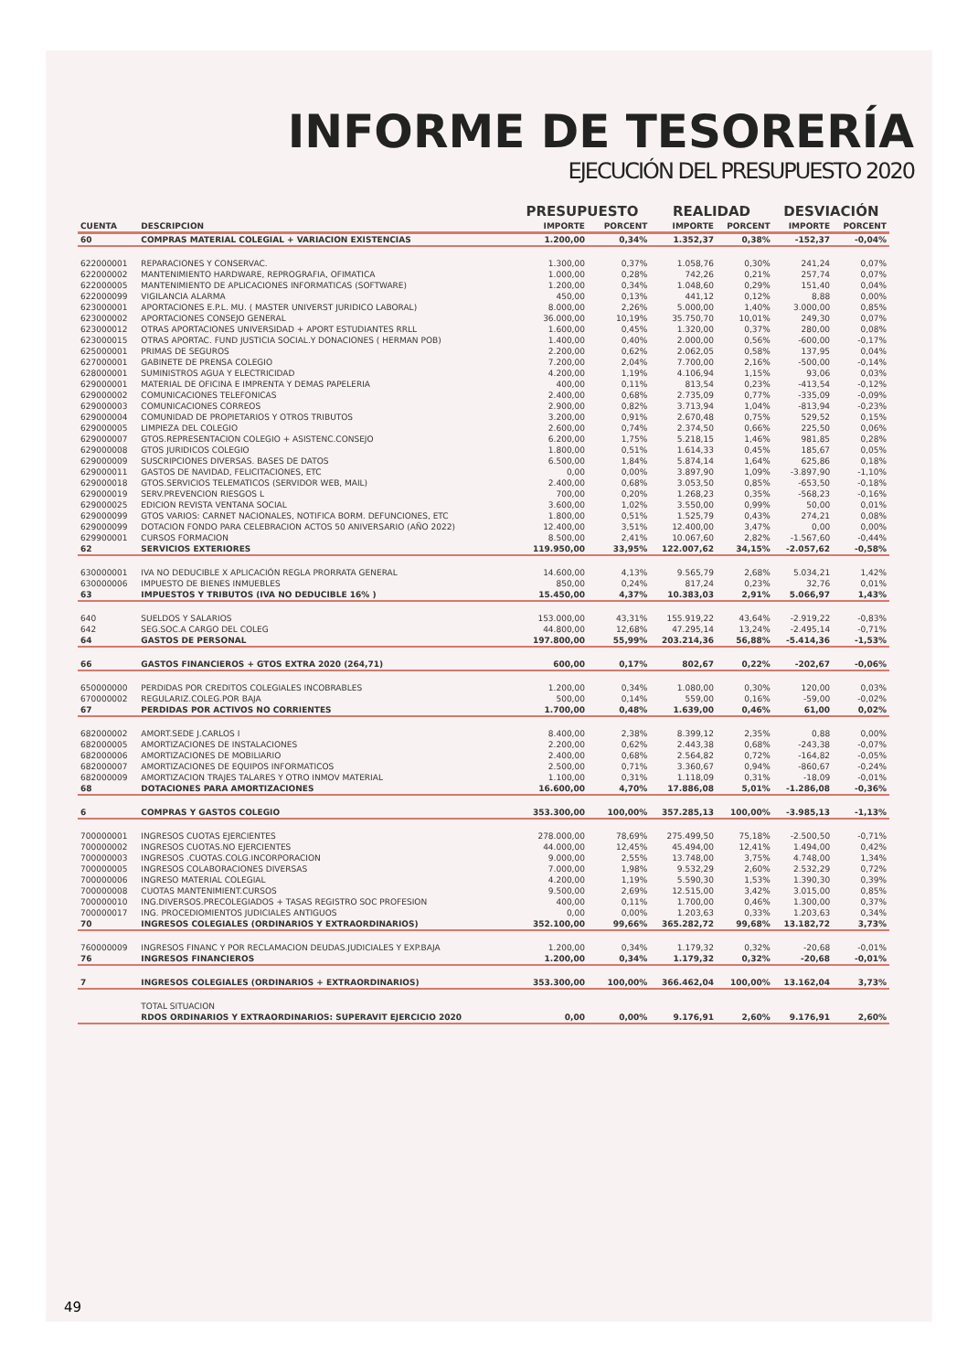INFORME DE TESORERÍA
EJECUCIÓN DEL PRESUPUESTO 2020
| | | PRESUPUESTO | | REALIDAD | | DESVIACIÓN | |
| --- | --- | --- | --- | --- | --- | --- | --- |
| CUENTA | DESCRIPCION | IMPORTE | PORCENT | IMPORTE | PORCENT | IMPORTE | PORCENT |
| 60 | COMPRAS MATERIAL COLEGIAL + VARIACION EXISTENCIAS | 1.200,00 | 0,34% | 1.352,37 | 0,38% | -152,37 | -0,04% |
| 622000001 | REPARACIONES Y CONSERVAC. | 1.300,00 | 0,37% | 1.058,76 | 0,30% | 241,24 | 0,07% |
| 622000002 | MANTENIMIENTO HARDWARE, REPROGRAFIA, OFIMATICA | 1.000,00 | 0,28% | 742,26 | 0,21% | 257,74 | 0,07% |
| 622000005 | MANTENIMIENTO DE APLICACIONES INFORMATICAS (SOFTWARE) | 1.200,00 | 0,34% | 1.048,60 | 0,29% | 151,40 | 0,04% |
| 622000099 | VIGILANCIA ALARMA | 450,00 | 0,13% | 441,12 | 0,12% | 8,88 | 0,00% |
| 623000001 | APORTACIONES E.P.L. MU. ( MASTER UNIVERST JURIDICO LABORAL) | 8.000,00 | 2,26% | 5.000,00 | 1,40% | 3.000,00 | 0,85% |
| 623000002 | APORTACIONES CONSEJO GENERAL | 36.000,00 | 10,19% | 35.750,70 | 10,01% | 249,30 | 0,07% |
| 623000012 | OTRAS APORTACIONES UNIVERSIDAD + APORT ESTUDIANTES RRLL | 1.600,00 | 0,45% | 1.320,00 | 0,37% | 280,00 | 0,08% |
| 623000015 | OTRAS APORTAC. FUND JUSTICIA SOCIAL.Y DONACIONES ( HERMAN POB) | 1.400,00 | 0,40% | 2.000,00 | 0,56% | -600,00 | -0,17% |
| 625000001 | PRIMAS DE SEGUROS | 2.200,00 | 0,62% | 2.062,05 | 0,58% | 137,95 | 0,04% |
| 627000001 | GABINETE DE PRENSA COLEGIO | 7.200,00 | 2,04% | 7.700,00 | 2,16% | -500,00 | -0,14% |
| 628000001 | SUMINISTROS AGUA Y ELECTRICIDAD | 4.200,00 | 1,19% | 4.106,94 | 1,15% | 93,06 | 0,03% |
| 629000001 | MATERIAL DE OFICINA E IMPRENTA Y DEMAS PAPELERIA | 400,00 | 0,11% | 813,54 | 0,23% | -413,54 | -0,12% |
| 629000002 | COMUNICACIONES TELEFONICAS | 2.400,00 | 0,68% | 2.735,09 | 0,77% | -335,09 | -0,09% |
| 629000003 | COMUNICACIONES CORREOS | 2.900,00 | 0,82% | 3.713,94 | 1,04% | -813,94 | -0,23% |
| 629000004 | COMUNIDAD DE PROPIETARIOS Y OTROS TRIBUTOS | 3.200,00 | 0,91% | 2.670,48 | 0,75% | 529,52 | 0,15% |
| 629000005 | LIMPIEZA DEL COLEGIO | 2.600,00 | 0,74% | 2.374,50 | 0,66% | 225,50 | 0,06% |
| 629000007 | GTOS.REPRESENTACION COLEGIO + ASISTENC.CONSEJO | 6.200,00 | 1,75% | 5.218,15 | 1,46% | 981,85 | 0,28% |
| 629000008 | GTOS JURIDICOS COLEGIO | 1.800,00 | 0,51% | 1.614,33 | 0,45% | 185,67 | 0,05% |
| 629000009 | SUSCRIPCIONES DIVERSAS. BASES DE DATOS | 6.500,00 | 1,84% | 5.874,14 | 1,64% | 625,86 | 0,18% |
| 629000011 | GASTOS DE NAVIDAD, FELICITACIONES, ETC | 0,00 | 0,00% | 3.897,90 | 1,09% | -3.897,90 | -1,10% |
| 629000018 | GTOS.SERVICIOS TELEMATICOS (SERVIDOR WEB, MAIL) | 2.400,00 | 0,68% | 3.053,50 | 0,85% | -653,50 | -0,18% |
| 629000019 | SERV.PREVENCION RIESGOS L | 700,00 | 0,20% | 1.268,23 | 0,35% | -568,23 | -0,16% |
| 629000025 | EDICION REVISTA VENTANA SOCIAL | 3.600,00 | 1,02% | 3.550,00 | 0,99% | 50,00 | 0,01% |
| 629000099 | GTOS VARIOS: CARNET NACIONALES, NOTIFICA BORM. DEFUNCIONES, ETC | 1.800,00 | 0,51% | 1.525,79 | 0,43% | 274,21 | 0,08% |
| 629000099 | DOTACION FONDO PARA CELEBRACION ACTOS 50 ANIVERSARIO (AÑO 2022) | 12.400,00 | 3,51% | 12.400,00 | 3,47% | 0,00 | 0,00% |
| 629900001 | CURSOS FORMACION | 8.500,00 | 2,41% | 10.067,60 | 2,82% | -1.567,60 | -0,44% |
| 62 | SERVICIOS EXTERIORES | 119.950,00 | 33,95% | 122.007,62 | 34,15% | -2.057,62 | -0,58% |
| 630000001 | IVA NO DEDUCIBLE X APLICACIÓN REGLA PRORRATA GENERAL | 14.600,00 | 4,13% | 9.565,79 | 2,68% | 5.034,21 | 1,42% |
| 630000006 | IMPUESTO DE BIENES INMUEBLES | 850,00 | 0,24% | 817,24 | 0,23% | 32,76 | 0,01% |
| 63 | IMPUESTOS Y TRIBUTOS (IVA NO DEDUCIBLE 16% ) | 15.450,00 | 4,37% | 10.383,03 | 2,91% | 5.066,97 | 1,43% |
| 640 | SUELDOS Y SALARIOS | 153.000,00 | 43,31% | 155.919,22 | 43,64% | -2.919,22 | -0,83% |
| 642 | SEG.SOC.A CARGO DEL COLEG | 44.800,00 | 12,68% | 47.295,14 | 13,24% | -2.495,14 | -0,71% |
| 64 | GASTOS DE PERSONAL | 197.800,00 | 55,99% | 203.214,36 | 56,88% | -5.414,36 | -1,53% |
| 66 | GASTOS FINANCIEROS + GTOS EXTRA 2020 (264,71) | 600,00 | 0,17% | 802,67 | 0,22% | -202,67 | -0,06% |
| 650000000 | PERDIDAS POR CREDITOS COLEGIALES INCOBRABLES | 1.200,00 | 0,34% | 1.080,00 | 0,30% | 120,00 | 0,03% |
| 670000002 | REGULARIZ.COLEG.POR BAJA | 500,00 | 0,14% | 559,00 | 0,16% | -59,00 | -0,02% |
| 67 | PERDIDAS POR ACTIVOS NO CORRIENTES | 1.700,00 | 0,48% | 1.639,00 | 0,46% | 61,00 | 0,02% |
| 682000002 | AMORT.SEDE J.CARLOS I | 8.400,00 | 2,38% | 8.399,12 | 2,35% | 0,88 | 0,00% |
| 682000005 | AMORTIZACIONES DE INSTALACIONES | 2.200,00 | 0,62% | 2.443,38 | 0,68% | -243,38 | -0,07% |
| 682000006 | AMORTIZACIONES DE MOBILIARIO | 2.400,00 | 0,68% | 2.564,82 | 0,72% | -164,82 | -0,05% |
| 682000007 | AMORTIZACIONES DE EQUIPOS INFORMATICOS | 2.500,00 | 0,71% | 3.360,67 | 0,94% | -860,67 | -0,24% |
| 682000009 | AMORTIZACION TRAJES TALARES Y OTRO INMOV MATERIAL | 1.100,00 | 0,31% | 1.118,09 | 0,31% | -18,09 | -0,01% |
| 68 | DOTACIONES PARA AMORTIZACIONES | 16.600,00 | 4,70% | 17.886,08 | 5,01% | -1.286,08 | -0,36% |
| 6 | COMPRAS Y GASTOS COLEGIO | 353.300,00 | 100,00% | 357.285,13 | 100,00% | -3.985,13 | -1,13% |
| 700000001 | INGRESOS CUOTAS EJERCIENTES | 278.000,00 | 78,69% | 275.499,50 | 75,18% | -2.500,50 | -0,71% |
| 700000002 | INGRESOS CUOTAS.NO EJERCIENTES | 44.000,00 | 12,45% | 45.494,00 | 12,41% | 1.494,00 | 0,42% |
| 700000003 | INGRESOS .CUOTAS.COLG.INCORPORACION | 9.000,00 | 2,55% | 13.748,00 | 3,75% | 4.748,00 | 1,34% |
| 700000005 | INGRESOS COLABORACIONES DIVERSAS | 7.000,00 | 1,98% | 9.532,29 | 2,60% | 2.532,29 | 0,72% |
| 700000006 | INGRESO MATERIAL COLEGIAL | 4.200,00 | 1,19% | 5.590,30 | 1,53% | 1.390,30 | 0,39% |
| 700000008 | CUOTAS MANTENIMIENT.CURSOS | 9.500,00 | 2,69% | 12.515,00 | 3,42% | 3.015,00 | 0,85% |
| 700000010 | ING.DIVERSOS.PRECOLEGIADOS + TASAS REGISTRO SOC PROFESION | 400,00 | 0,11% | 1.700,00 | 0,46% | 1.300,00 | 0,37% |
| 700000017 | ING. PROCEDIOMIENTOS JUDICIALES ANTIGUOS | 0,00 | 0,00% | 1.203,63 | 0,33% | 1.203,63 | 0,34% |
| 70 | INGRESOS COLEGIALES (ORDINARIOS Y EXTRAORDINARIOS) | 352.100,00 | 99,66% | 365.282,72 | 99,68% | 13.182,72 | 3,73% |
| 760000009 | INGRESOS FINANC Y POR RECLAMACION DEUDAS.JUDICIALES Y EXP.BAJA | 1.200,00 | 0,34% | 1.179,32 | 0,32% | -20,68 | -0,01% |
| 76 | INGRESOS FINANCIEROS | 1.200,00 | 0,34% | 1.179,32 | 0,32% | -20,68 | -0,01% |
| 7 | INGRESOS COLEGIALES (ORDINARIOS + EXTRAORDINARIOS) | 353.300,00 | 100,00% | 366.462,04 | 100,00% | 13.162,04 | 3,73% |
| | TOTAL SITUACION | | | | | | |
| | RDOS ORDINARIOS Y EXTRAORDINARIOS: SUPERAVIT EJERCICIO 2020 | 0,00 | 0,00% | 9.176,91 | 2,60% | 9.176,91 | 2,60% |
49